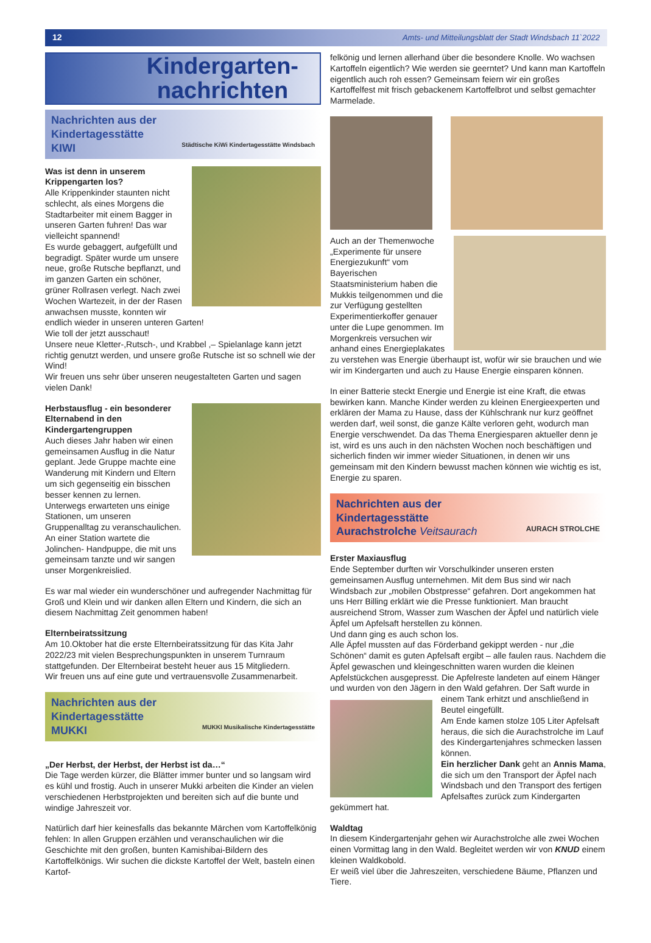12 Amts- und Mitteilungsblatt der Stadt Windsbach 11`2022
Kindergarten-
nachrichten
Nachrichten aus der
Kindertagesstätte
KIWI Städtische KiWi Kindertagesstätte Windsbach
Was ist denn in unserem Krippengarten los?
Alle Krippenkinder staunten nicht schlecht, als eines Morgens die Stadtarbeiter mit einem Bagger in unseren Garten fuhren! Das war vielleicht spannend!
Es wurde gebaggert, aufgefüllt und begradigt. Später wurde um unsere neue, große Rutsche bepflanzt, und im ganzen Garten ein schöner, grüner Rollrasen verlegt. Nach zwei Wochen Wartezeit, in der der Rasen anwachsen musste, konnten wir endlich wieder in unseren unteren Garten!
Wie toll der jetzt ausschaut!
Unsere neue Kletter-,Rutsch-, und Krabbel ,– Spielanlage kann jetzt richtig genutzt werden, und unsere große Rutsche ist so schnell wie der Wind!
Wir freuen uns sehr über unseren neugestalteten Garten und sagen vielen Dank!
Herbstausflug - ein besonderer Elternabend in den Kindergartengruppen
Auch dieses Jahr haben wir einen gemeinsamen Ausflug in die Natur geplant. Jede Gruppe machte eine Wanderung mit Kindern und Eltern um sich gegenseitig ein bisschen besser kennen zu lernen. Unterwegs erwarteten uns einige Stationen, um unseren Gruppenalltag zu veranschaulichen. An einer Station wartete die Jolinchen- Handpuppe, die mit uns gemeinsam tanzte und wir sangen unser Morgenkreislied.
Es war mal wieder ein wunderschöner und aufregender Nachmittag für Groß und Klein und wir danken allen Eltern und Kindern, die sich an diesem Nachmittag Zeit genommen haben!
Elternbeiratssitzung
Am 10.Oktober hat die erste Elternbeiratssitzung für das Kita Jahr 2022/23 mit vielen Besprechungspunkten in unserem Turnraum stattgefunden. Der Elternbeirat besteht heuer aus 15 Mitgliedern.
Wir freuen uns auf eine gute und vertrauensvolle Zusammenarbeit.
Nachrichten aus der
Kindertagesstätte
MUKKI MUKKI Musikalische Kindertagesstätte
„Der Herbst, der Herbst, der Herbst ist da…“
Die Tage werden kürzer, die Blätter immer bunter und so langsam wird es kühl und frostig. Auch in unserer Mukki arbeiten die Kinder an vielen verschiedenen Herbstprojekten und bereiten sich auf die bunte und windige Jahreszeit vor.
Natürlich darf hier keinesfalls das bekannte Märchen vom Kartoffelkönig fehlen: In allen Gruppen erzählen und veranschaulichen wir die Geschichte mit den großen, bunten Kamishibai-Bildern des Kartoffelkönigs. Wir suchen die dickste Kartoffel der Welt, basteln einen Kartof-
felkönig und lernen allerhand über die besondere Knolle. Wo wachsen Kartoffeln eigentlich? Wie werden sie geerntet? Und kann man Kartoffeln eigentlich auch roh essen? Gemeinsam feiern wir ein großes Kartoffelfest mit frisch gebackenem Kartoffelbrot und selbst gemachter Marmelade.
Auch an der Themenwoche „Experimente für unsere Energiezukunft“ vom Bayerischen Staatsministerium haben die Mukkis teilgenommen und die zur Verfügung gestellten Experimentierkoffer genauer unter die Lupe genommen. Im Morgenkreis versuchen wir anhand eines Energieplakates zu verstehen was Energie überhaupt ist, wofür wir sie brauchen und wie wir im Kindergarten und auch zu Hause Energie einsparen können.
In einer Batterie steckt Energie und Energie ist eine Kraft, die etwas bewirken kann. Manche Kinder werden zu kleinen Energieexperten und erklären der Mama zu Hause, dass der Kühlschrank nur kurz geöffnet werden darf, weil sonst, die ganze Kälte verloren geht, wodurch man Energie verschwendet. Da das Thema Energiesparen aktueller denn je ist, wird es uns auch in den nächsten Wochen noch beschäftigen und sicherlich finden wir immer wieder Situationen, in denen wir uns gemeinsam mit den Kindern bewusst machen können wie wichtig es ist, Energie zu sparen.
Nachrichten aus der
Kindertagesstätte
Aurachstrolche Veitsaurach AURACH STROLCHE
Erster Maxiausflug
Ende September durften wir Vorschulkinder unseren ersten gemeinsamen Ausflug unternehmen. Mit dem Bus sind wir nach Windsbach zur „mobilen Obstpresse“ gefahren. Dort angekommen hat uns Herr Billing erklärt wie die Presse funktioniert. Man braucht ausreichend Strom, Wasser zum Waschen der Äpfel und natürlich viele Äpfel um Apfelsaft herstellen zu können.
Und dann ging es auch schon los.
Alle Äpfel mussten auf das Förderband gekippt werden - nur „die Schönen“ damit es guten Apfelsaft ergibt – alle faulen raus. Nachdem die Äpfel gewaschen und kleingeschnitten waren wurden die kleinen Apfelstückchen ausgepresst. Die Apfelreste landeten auf einem Hänger und wurden von den Jägern in den Wald gefahren. Der Saft wurde in einem Tank erhitzt und anschließend in Beutel eingefüllt.
Am Ende kamen stolze 105 Liter Apfelsaft heraus, die sich die Aurachstrolche im Lauf des Kindergartenjahres schmecken lassen können.
Ein herzlicher Dank geht an Annis Mama, die sich um den Transport der Äpfel nach Windsbach und den Transport des fertigen Apfelsaftes zurück zum Kindergarten gekümmert hat.
Waldtag
In diesem Kindergartenjahr gehen wir Aurachstrolche alle zwei Wochen einen Vormittag lang in den Wald. Begleitet werden wir von KNUD einem kleinen Waldkobold.
Er weiß viel über die Jahreszeiten, verschiedene Bäume, Pflanzen und Tiere.